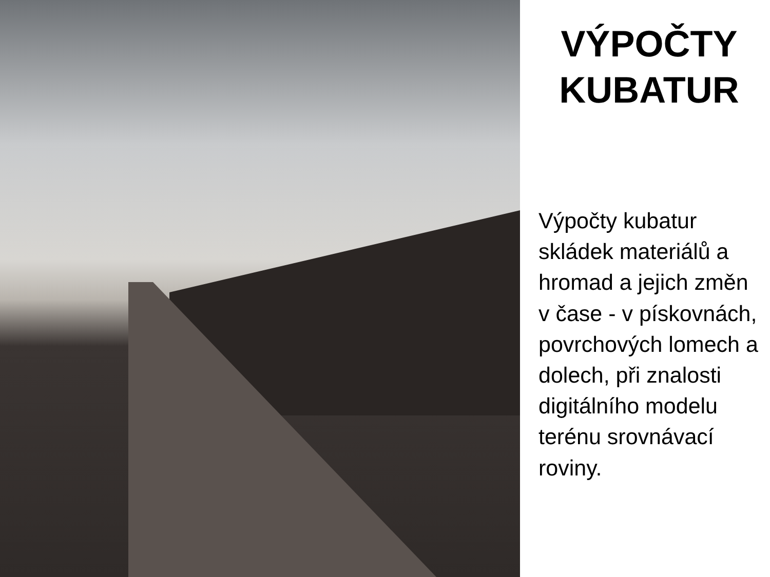VÝPOČTY KUBATUR
Výpočty kubatur skládek materiálů a hromad a jejich změn v čase - v pískovnách, povrchových lomech a dolech, při znalosti digitálního modelu terénu srovnávací roviny.